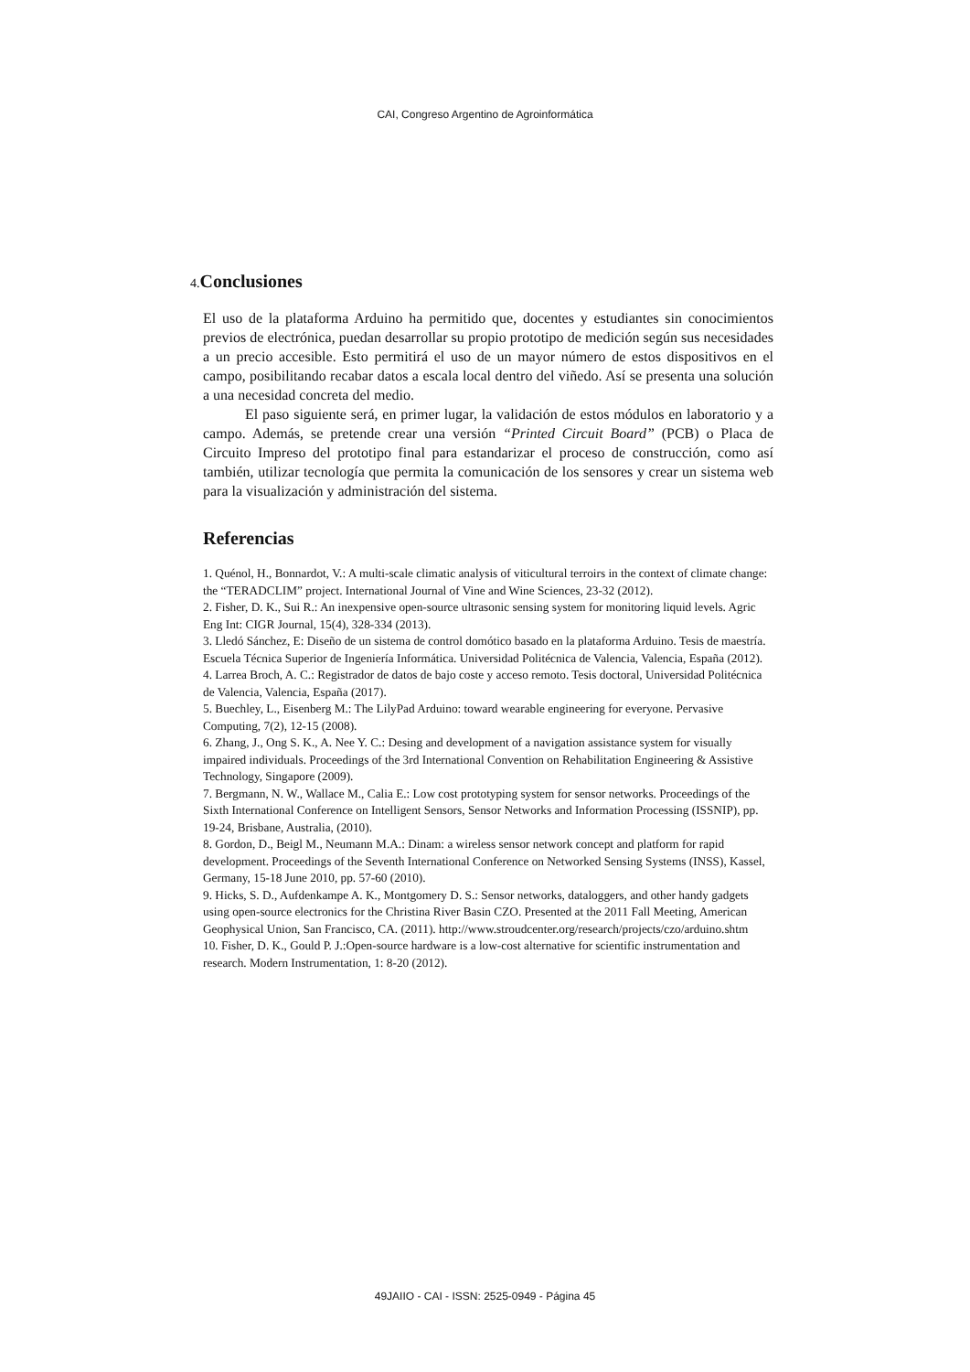CAI, Congreso Argentino de Agroinformática
4. Conclusiones
El uso de la plataforma Arduino ha permitido que, docentes y estudiantes sin conocimientos previos de electrónica, puedan desarrollar su propio prototipo de medición según sus necesidades a un precio accesible. Esto permitirá el uso de un mayor número de estos dispositivos en el campo, posibilitando recabar datos a escala local dentro del viñedo. Así se presenta una solución a una necesidad concreta del medio.
El paso siguiente será, en primer lugar, la validación de estos módulos en laboratorio y a campo. Además, se pretende crear una versión “Printed Circuit Board” (PCB) o Placa de Circuito Impreso del prototipo final para estandarizar el proceso de construcción, como así también, utilizar tecnología que permita la comunicación de los sensores y crear un sistema web para la visualización y administración del sistema.
Referencias
1. Quénol, H., Bonnardot, V.: A multi-scale climatic analysis of viticultural terroirs in the context of climate change: the “TERADCLIM” project. International Journal of Vine and Wine Sciences, 23-32 (2012).
2. Fisher, D. K., Sui R.: An inexpensive open-source ultrasonic sensing system for monitoring liquid levels. Agric Eng Int: CIGR Journal, 15(4), 328-334 (2013).
3. Lledó Sánchez, E: Diseño de un sistema de control domótico basado en la plataforma Arduino. Tesis de maestría. Escuela Técnica Superior de Ingeniería Informática. Universidad Politécnica de Valencia, Valencia, España (2012).
4. Larrea Broch, A. C.: Registrador de datos de bajo coste y acceso remoto. Tesis doctoral, Universidad Politécnica de Valencia, Valencia, España (2017).
5. Buechley, L., Eisenberg M.: The LilyPad Arduino: toward wearable engineering for everyone. Pervasive Computing, 7(2), 12-15 (2008).
6. Zhang, J., Ong S. K., A. Nee Y. C.: Desing and development of a navigation assistance system for visually impaired individuals. Proceedings of the 3rd International Convention on Rehabilitation Engineering & Assistive Technology, Singapore (2009).
7. Bergmann, N. W., Wallace M., Calia E.: Low cost prototyping system for sensor networks. Proceedings of the Sixth International Conference on Intelligent Sensors, Sensor Networks and Information Processing (ISSNIP), pp. 19-24, Brisbane, Australia, (2010).
8. Gordon, D., Beigl M., Neumann M.A.: Dinam: a wireless sensor network concept and platform for rapid development. Proceedings of the Seventh International Conference on Networked Sensing Systems (INSS), Kassel, Germany, 15-18 June 2010, pp. 57-60 (2010).
9. Hicks, S. D., Aufdenkampe A. K., Montgomery D. S.: Sensor networks, dataloggers, and other handy gadgets using open-source electronics for the Christina River Basin CZO. Presented at the 2011 Fall Meeting, American Geophysical Union, San Francisco, CA. (2011). http://www.stroudcenter.org/research/projects/czo/arduino.shtm
10. Fisher, D. K., Gould P. J.:Open-source hardware is a low-cost alternative for scientific instrumentation and research. Modern Instrumentation, 1: 8-20 (2012).
49JAIIO - CAI - ISSN: 2525-0949 - Página 45